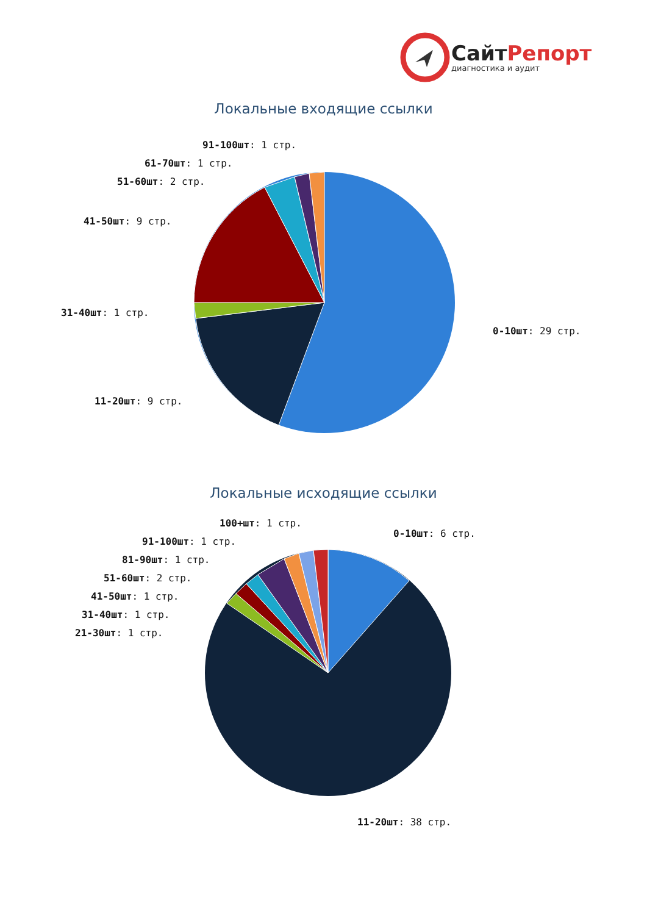СайтРепорт
диагностика и аудит
Локальные входящие ссылки
91-100шт: 1 стр.
61-70шт: 1 стр.
51-60шт: 2 стр.
41-50шт: 9 стр.
31-40шт: 1 стр.
0-10шт: 29 стр.
11-20шт: 9 стр.
Локальные исходящие ссылки
100+шт: 1 стр.
0-10шт: 6 стр.
91-100шт: 1 стр.
81-90шт: 1 стр.
51-60шт: 2 стр.
41-50шт: 1 стр.
31-40шт: 1 стр.
21-30шт: 1 стр.
11-20шт: 38 стр.